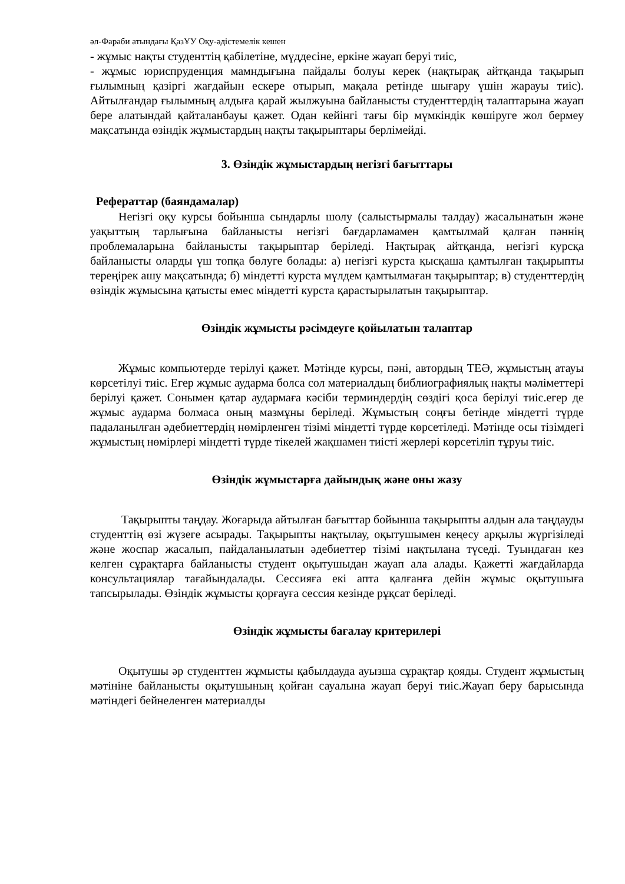әл-Фараби атындағы ҚазҰУ Оқу-әдістемелік кешен
- жұмыс нақты студенттің қабілетіне, мүддесіне, еркіне жауап беруі тиіс,
- жұмыс юриспруденция мамндығына пайдалы болуы керек (нақтырақ айтқанда тақырып ғылымның қазіргі жағдайын ескере отырып, мақала ретінде шығару үшін жарауы тиіс). Айтылғандар ғылымның алдыға қарай жылжуына байланысты студенттердің талаптарына жауап бере алатындай қайталанбауы қажет. Одан кейінгі тағы бір мүмкіндік көшіруге жол бермеу мақсатында өзіндік жұмыстардың нақты тақырыптары берлімейді.
3. Өзіндік жұмыстардың негізгі бағыттары
Рефераттар (баяндамалар)
Негізгі оқу курсы бойынша сындарлы шолу (салыстырмалы талдау) жасалынатын және уақыттың тарлығына байланысты негізгі бағдарламамен қамтылмай қалған пәннің проблемаларына байланысты тақырыптар беріледі. Нақтырақ айтқанда, негізгі курсқа байланысты оларды үш топқа бөлуге болады: а) негізгі курста қысқаша қамтылған тақырыпты тереңірек ашу мақсатында; б) міндетті курста мүлдем қамтылмаған тақырыптар; в) студенттердің өзіндік жұмысына қатысты емес міндетті курста қарастырылатын тақырыптар.
Өзіндік жұмысты рәсімдеуге қойылатын талаптар
Жұмыс компьютерде терілуі қажет. Мәтінде курсы, пәні, автордың ТЕӘ, жұмыстың атауы көрсетілуі тиіс. Егер жұмыс аударма болса сол материалдың библиографиялық нақты мәліметтері берілуі қажет. Сонымен қатар аудармаға кәсіби терминдердің сөздігі қоса берілуі тиіс.егер де жұмыс аударма болмаса оның мазмұны беріледі. Жұмыстың соңғы бетінде міндетті түрде падаланылған әдебиеттердің нөмірленген тізімі міндетті түрде көрсетіледі. Мәтінде осы тізімдегі жұмыстың нөмірлері міндетті түрде тікелей жақшамен тиісті жерлері көрсетіліп тұруы тиіс.
Өзіндік жұмыстарға дайындық және оны жазу
Тақырыпты таңдау. Жоғарыда айтылған бағыттар бойынша тақырыпты алдын ала таңдауды студенттің өзі жүзеге асырады. Тақырыпты нақтылау, оқытушымен кеңесу арқылы жүргізіледі және жоспар жасалып, пайдаланылатын әдебиеттер тізімі нақтылана түседі. Туындаған кез келген сұрақтарға байланысты студент оқытушыдан жауап ала алады. Қажетті жағдайларда консультациялар тағайындалады. Сессияға екі апта қалғанға дейін жұмыс оқытушыға тапсырылады. Өзіндік жұмысты қорғауға сессия кезінде рұқсат беріледі.
Өзіндік жұмысты бағалау критерилері
Оқытушы әр студенттен жұмысты қабылдауда ауызша сұрақтар қояды. Студент жұмыстың мәтініне байланысты оқытушының қойған сауалына жауап беруі тиіс.Жауап беру барысында мәтіндегі бейнеленген материалды